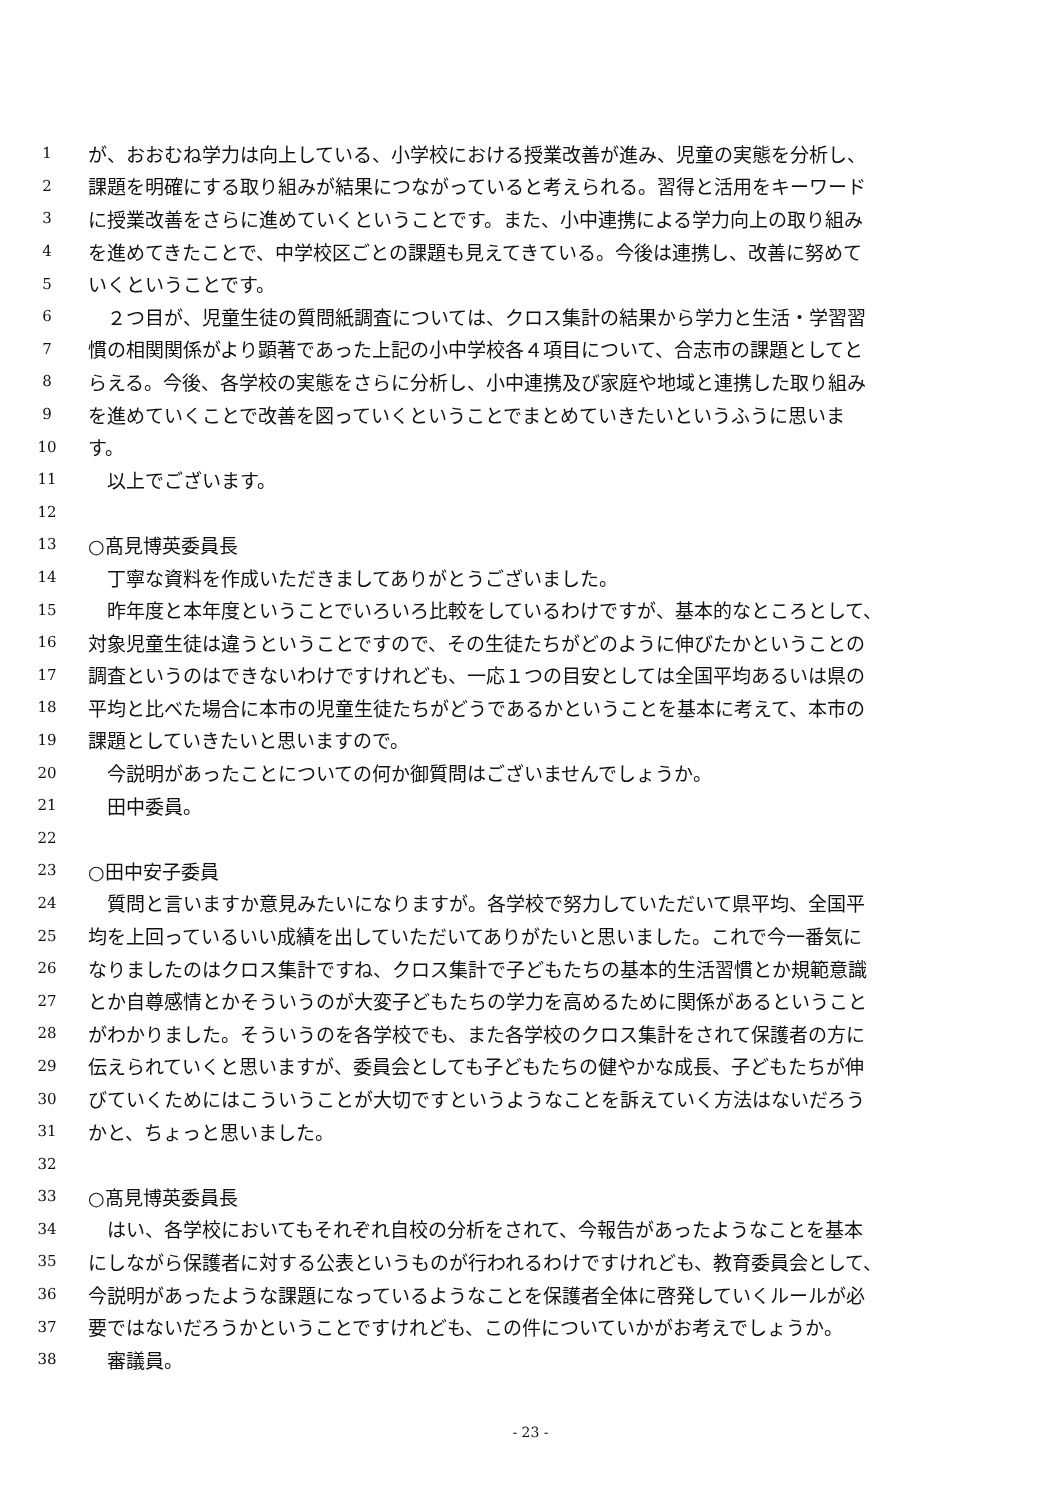1 が、おおむね学力は向上している、小学校における授業改善が進み、児童の実態を分析し、
2 課題を明確にする取り組みが結果につながっていると考えられる。習得と活用をキーワード
3 に授業改善をさらに進めていくということです。また、小中連携による学力向上の取り組み
4 を進めてきたことで、中学校区ごとの課題も見えてきている。今後は連携し、改善に努めて
5 いくということです。
6　２つ目が、児童生徒の質問紙調査については、クロス集計の結果から学力と生活・学習習
7 慣の相関関係がより顕著であった上記の小中学校各４項目について、合志市の課題としてと
8 らえる。今後、各学校の実態をさらに分析し、小中連携及び家庭や地域と連携した取り組み
9 を進めていくことで改善を図っていくということでまとめていきたいというふうに思いま
10 す。
11　以上でございます。
12
13 ○髙見博英委員長
14　丁寧な資料を作成いただきましてありがとうございました。
15　昨年度と本年度ということでいろいろ比較をしているわけですが、基本的なところとして、
16 対象児童生徒は違うということですので、その生徒たちがどのように伸びたかということの
17 調査というのはできないわけですけれども、一応１つの目安としては全国平均あるいは県の
18 平均と比べた場合に本市の児童生徒たちがどうであるかということを基本に考えて、本市の
19 課題としていきたいと思いますので。
20　今説明があったことについての何か御質問はございませんでしょうか。
21　田中委員。
22
23 ○田中安子委員
24　質問と言いますか意見みたいになりますが。各学校で努力していただいて県平均、全国平
25 均を上回っているいい成績を出していただいてありがたいと思いました。これで今一番気に
26 なりましたのはクロス集計ですね、クロス集計で子どもたちの基本的生活習慣とか規範意識
27 とか自尊感情とかそういうのが大変子どもたちの学力を高めるために関係があるということ
28 がわかりました。そういうのを各学校でも、また各学校のクロス集計をされて保護者の方に
29 伝えられていくと思いますが、委員会としても子どもたちの健やかな成長、子どもたちが伸
30 びていくためにはこういうことが大切ですというようなことを訴えていく方法はないだろう
31 かと、ちょっと思いました。
32
33 ○髙見博英委員長
34　はい、各学校においてもそれぞれ自校の分析をされて、今報告があったようなことを基本
35 にしながら保護者に対する公表というものが行われるわけですけれども、教育委員会として、
36 今説明があったような課題になっているようなことを保護者全体に啓発していくルールが必
37 要ではないだろうかということですけれども、この件についていかがお考えでしょうか。
38　審議員。
- 23 -